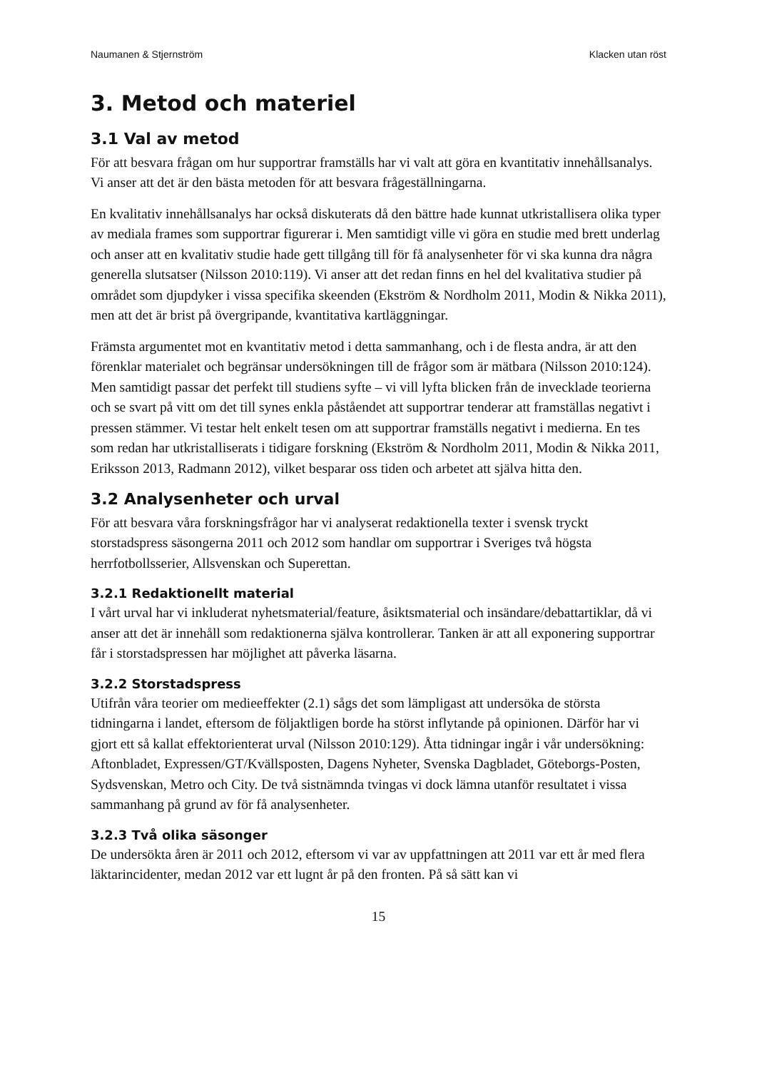Naumanen & Stjernström Klacken utan röst
3. Metod och materiel
3.1 Val av metod
För att besvara frågan om hur supportrar framställs har vi valt att göra en kvantitativ innehållsanalys. Vi anser att det är den bästa metoden för att besvara frågeställningarna.
En kvalitativ innehållsanalys har också diskuterats då den bättre hade kunnat utkristallisera olika typer av mediala frames som supportrar figurerar i. Men samtidigt ville vi göra en studie med brett underlag och anser att en kvalitativ studie hade gett tillgång till för få analysenheter för vi ska kunna dra några generella slutsatser (Nilsson 2010:119). Vi anser att det redan finns en hel del kvalitativa studier på området som djupdyker i vissa specifika skeenden (Ekström & Nordholm 2011, Modin & Nikka 2011), men att det är brist på övergripande, kvantitativa kartläggningar.
Främsta argumentet mot en kvantitativ metod i detta sammanhang, och i de flesta andra, är att den förenklar materialet och begränsar undersökningen till de frågor som är mätbara (Nilsson 2010:124). Men samtidigt passar det perfekt till studiens syfte – vi vill lyfta blicken från de invecklade teorierna och se svart på vitt om det till synes enkla påståendet att supportrar tenderar att framställas negativt i pressen stämmer. Vi testar helt enkelt tesen om att supportrar framställs negativt i medierna. En tes som redan har utkristalliserats i tidigare forskning (Ekström & Nordholm 2011, Modin & Nikka 2011, Eriksson 2013, Radmann 2012), vilket besparar oss tiden och arbetet att själva hitta den.
3.2 Analysenheter och urval
För att besvara våra forskningsfrågor har vi analyserat redaktionella texter i svensk tryckt storstadspress säsongerna 2011 och 2012 som handlar om supportrar i Sveriges två högsta herrfotbollsserier, Allsvenskan och Superettan.
3.2.1 Redaktionellt material
I vårt urval har vi inkluderat nyhetsmaterial/feature, åsiktsmaterial och insändare/debattartiklar, då vi anser att det är innehåll som redaktionerna själva kontrollerar. Tanken är att all exponering supportrar får i storstadspressen har möjlighet att påverka läsarna.
3.2.2 Storstadspress
Utifrån våra teorier om medieeffekter (2.1) sågs det som lämpligast att undersöka de största tidningarna i landet, eftersom de följaktligen borde ha störst inflytande på opinionen. Därför har vi gjort ett så kallat effektorienterat urval (Nilsson 2010:129). Åtta tidningar ingår i vår undersökning: Aftonbladet, Expressen/GT/Kvällsposten, Dagens Nyheter, Svenska Dagbladet, Göteborgs-Posten, Sydsvenskan, Metro och City. De två sistnämnda tvingas vi dock lämna utanför resultatet i vissa sammanhang på grund av för få analysenheter.
3.2.3 Två olika säsonger
De undersökta åren är 2011 och 2012, eftersom vi var av uppfattningen att 2011 var ett år med flera läktarincidenter, medan 2012 var ett lugnt år på den fronten. På så sätt kan vi
15